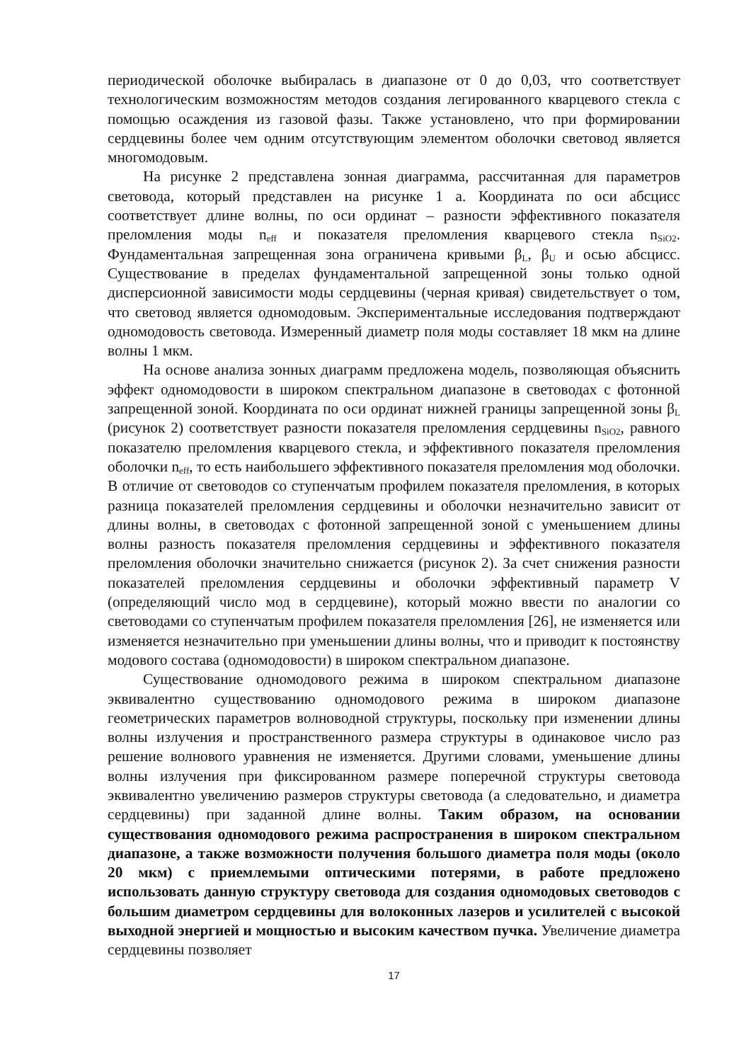периодической оболочке выбиралась в диапазоне от 0 до 0,03, что соответствует технологическим возможностям методов создания легированного кварцевого стекла с помощью осаждения из газовой фазы. Также установлено, что при формировании сердцевины более чем одним отсутствующим элементом оболочки световод является многомодовым.
На рисунке 2 представлена зонная диаграмма, рассчитанная для параметров световода, который представлен на рисунке 1 а. Координата по оси абсцисс соответствует длине волны, по оси ординат – разности эффективного показателя преломления моды n<sub>eff</sub> и показателя преломления кварцевого стекла n<sub>SiO2</sub>. Фундаментальная запрещенная зона ограничена кривыми β<sub>L</sub>, β<sub>U</sub> и осью абсцисс. Существование в пределах фундаментальной запрещенной зоны только одной дисперсионной зависимости моды сердцевины (черная кривая) свидетельствует о том, что световод является одномодовым. Экспериментальные исследования подтверждают одномодовость световода. Измеренный диаметр поля моды составляет 18 мкм на длине волны 1 мкм.
На основе анализа зонных диаграмм предложена модель, позволяющая объяснить эффект одномодовости в широком спектральном диапазоне в световодах с фотонной запрещенной зоной. Координата по оси ординат нижней границы запрещенной зоны β<sub>L</sub> (рисунок 2) соответствует разности показателя преломления сердцевины n<sub>SiO2</sub>, равного показателю преломления кварцевого стекла, и эффективного показателя преломления оболочки n<sub>eff</sub>, то есть наибольшего эффективного показателя преломления мод оболочки. В отличие от световодов со ступенчатым профилем показателя преломления, в которых разница показателей преломления сердцевины и оболочки незначительно зависит от длины волны, в световодах с фотонной запрещенной зоной с уменьшением длины волны разность показателя преломления сердцевины и эффективного показателя преломления оболочки значительно снижается (рисунок 2). За счет снижения разности показателей преломления сердцевины и оболочки эффективный параметр V (определяющий число мод в сердцевине), который можно ввести по аналогии со световодами со ступенчатым профилем показателя преломления [26], не изменяется или изменяется незначительно при уменьшении длины волны, что и приводит к постоянству модового состава (одномодовости) в широком спектральном диапазоне.
Существование одномодового режима в широком спектральном диапазоне эквивалентно существованию одномодового режима в широком диапазоне геометрических параметров волноводной структуры, поскольку при изменении длины волны излучения и пространственного размера структуры в одинаковое число раз решение волнового уравнения не изменяется. Другими словами, уменьшение длины волны излучения при фиксированном размере поперечной структуры световода эквивалентно увеличению размеров структуры световода (а следовательно, и диаметра сердцевины) при заданной длине волны. Таким образом, на основании существования одномодового режима распространения в широком спектральном диапазоне, а также возможности получения большого диаметра поля моды (около 20 мкм) с приемлемыми оптическими потерями, в работе предложено использовать данную структуру световода для создания одномодовых световодов с большим диаметром сердцевины для волоконных лазеров и усилителей с высокой выходной энергией и мощностью и высоким качеством пучка. Увеличение диаметра сердцевины позволяет
17